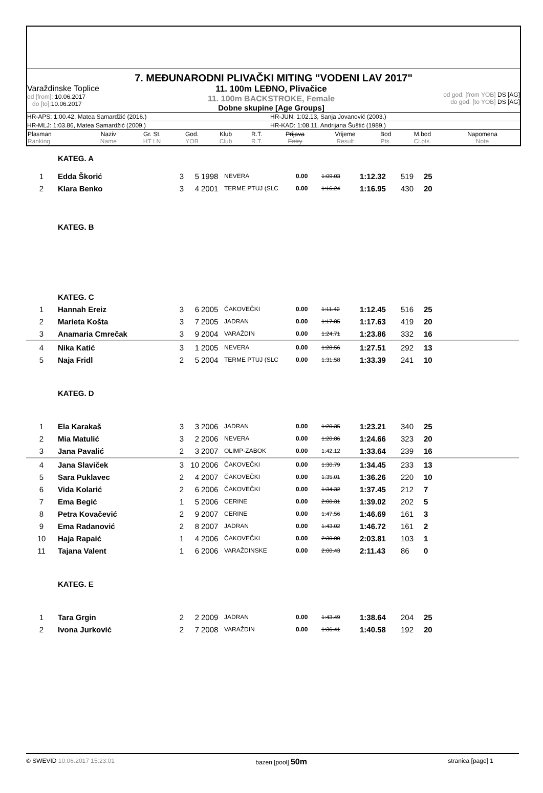7. MEĐUNARODNI PLIVAČKI MITING "VODENI LAV 2017"
Varaždinske Toplice
od [from]: 10.06.2017
do [to]: 10.06.2017
11. 100m LEĐNO, Plivačice
11. 100m BACKSTROKE, Female
Dobne skupine [Age Groups]
od god. [from YOB] DS [AG]
do god. [to YOB] DS [AG]
HR-APS: 1:00.42, Matea Samardžić (2016.) HR-JUN: 1:02.13, Sanja Jovanović (2003.)
HR-MLJ: 1:03.86, Matea Samardžić (2009.) HR-KAD: 1:08.11, Andrijana Šuštić (1989.)
| Plasman Ranking | Naziv Name | Gr. St. HT LN | God. YOB | Klub Club | R.T. R.T. | Prijava Entry | Vrijeme Result | Bod Pts. | M.bod Cl.pts. | Napomena Note |
| --- | --- | --- | --- | --- | --- | --- | --- | --- | --- | --- |
| | KATEG. A | | | | | | | | | | |
| 1 | Edda Škorić | 3 | 5 | 1998 | NEVERA | 0.00 | 1:09.03 | 1:12.32 | 519 | 25 | |
| 2 | Klara Benko | 3 | 4 | 2001 | TERME PTUJ (SLC | 0.00 | 1:16.24 | 1:16.95 | 430 | 20 | |
| | KATEG. B | | | | | | | | | | |
| | KATEG. C | | | | | | | | | | |
| 1 | Hannah Ereiz | 3 | 6 | 2005 | ČAKOVEČKI | 0.00 | 1:11.42 | 1:12.45 | 516 | 25 | |
| 2 | Marieta Košta | 3 | 7 | 2005 | JADRAN | 0.00 | 1:17.85 | 1:17.63 | 419 | 20 | |
| 3 | Anamaria Cmrečak | 3 | 9 | 2004 | VARAŽDIN | 0.00 | 1:24.71 | 1:23.86 | 332 | 16 | |
| 4 | Nika Katić | 3 | 1 | 2005 | NEVERA | 0.00 | 1:28.56 | 1:27.51 | 292 | 13 | |
| 5 | Naja Fridl | 2 | 5 | 2004 | TERME PTUJ (SLC | 0.00 | 1:31.58 | 1:33.39 | 241 | 10 | |
| | KATEG. D | | | | | | | | | | |
| 1 | Ela Karakaš | 3 | 3 | 2006 | JADRAN | 0.00 | 1:20.35 | 1:23.21 | 340 | 25 | |
| 2 | Mia Matulić | 3 | 2 | 2006 | NEVERA | 0.00 | 1:20.86 | 1:24.66 | 323 | 20 | |
| 3 | Jana Pavalić | 2 | 3 | 2007 | OLIMP-ZABOK | 0.00 | 1:42.12 | 1:33.64 | 239 | 16 | |
| 4 | Jana Slaviček | 3 | 10 | 2006 | ČAKOVEČKI | 0.00 | 1:30.79 | 1:34.45 | 233 | 13 | |
| 5 | Sara Puklavec | 2 | 4 | 2007 | ČAKOVEČKI | 0.00 | 1:35.01 | 1:36.26 | 220 | 10 | |
| 6 | Vida Kolarić | 2 | 6 | 2006 | ČAKOVEČKI | 0.00 | 1:34.32 | 1:37.45 | 212 | 7 | |
| 7 | Ema Begić | 1 | 5 | 2006 | CERINE | 0.00 | 2:00.31 | 1:39.02 | 202 | 5 | |
| 8 | Petra Kovačević | 2 | 9 | 2007 | CERINE | 0.00 | 1:47.56 | 1:46.69 | 161 | 3 | |
| 9 | Ema Radanović | 2 | 8 | 2007 | JADRAN | 0.00 | 1:43.02 | 1:46.72 | 161 | 2 | |
| 10 | Haja Rapaić | 1 | 4 | 2006 | ČAKOVEČKI | 0.00 | 2:30.00 | 2:03.81 | 103 | 1 | |
| 11 | Tajana Valent | 1 | 6 | 2006 | VARAŽDINSKE | 0.00 | 2:00.43 | 2:11.43 | 86 | 0 | |
| | KATEG. E | | | | | | | | | | |
| 1 | Tara Grgin | 2 | 2 | 2009 | JADRAN | 0.00 | 1:43.49 | 1:38.64 | 204 | 25 | |
| 2 | Ivona Jurković | 2 | 7 | 2008 | VARAŽDIN | 0.00 | 1:36.41 | 1:40.58 | 192 | 20 | |
© SWEVID 10.06.2017 15:23:01 bazen [pool] 50m
stranica [page] 1